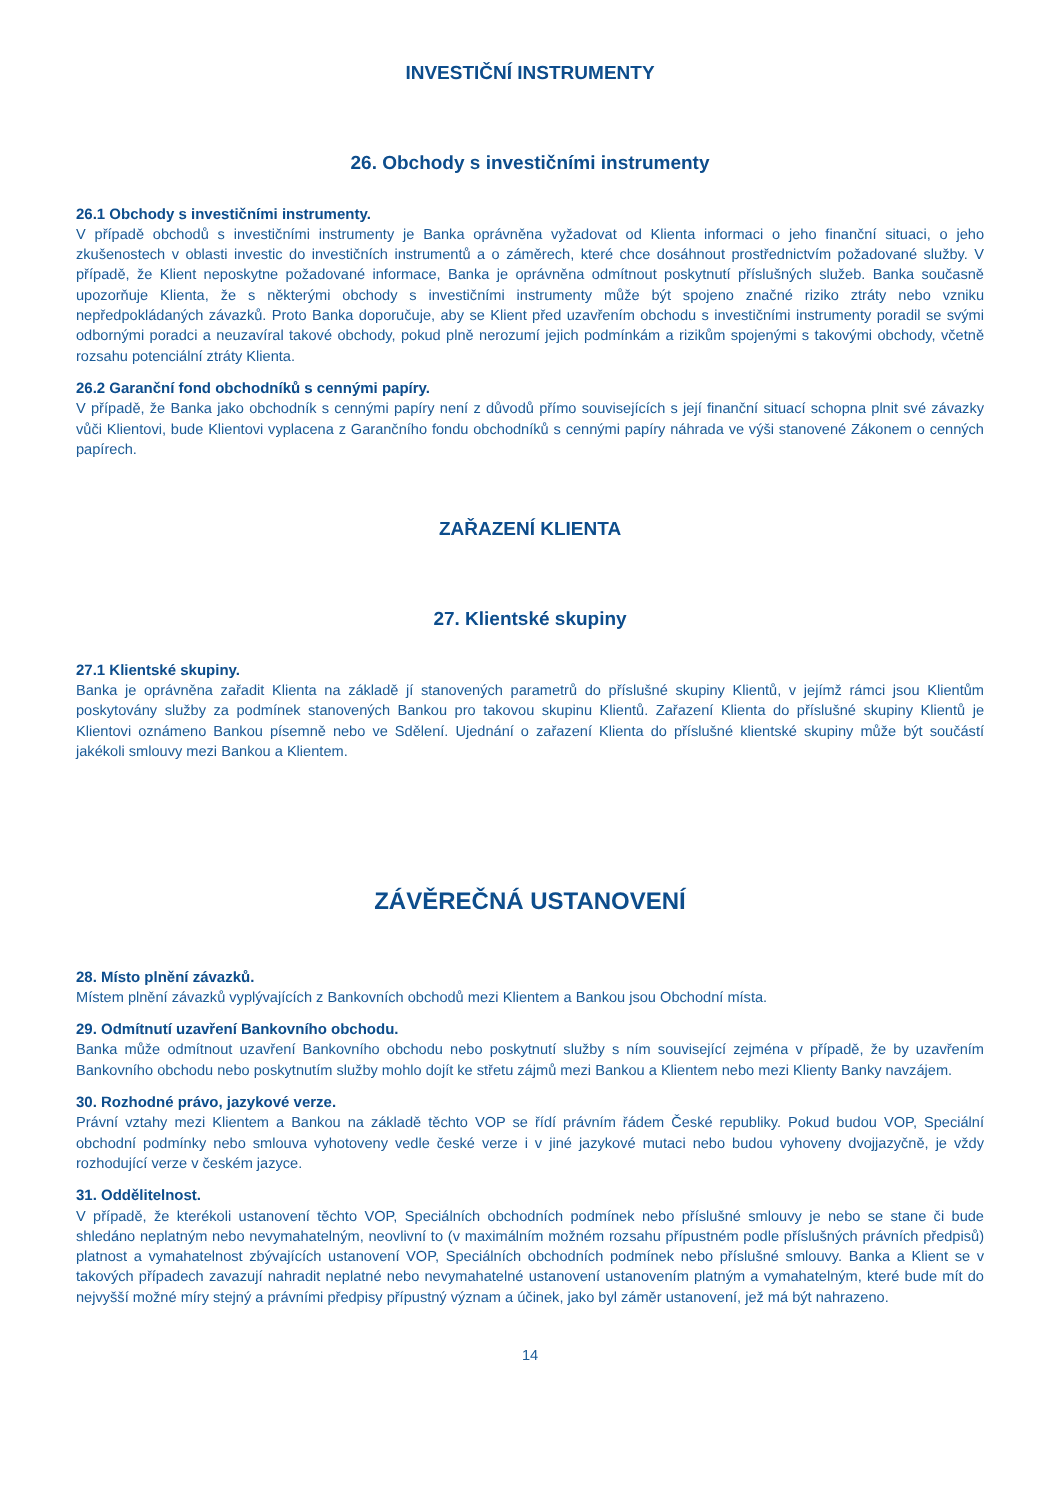INVESTIČNÍ INSTRUMENTY
26. Obchody s investičními instrumenty
26.1 Obchody s investičními instrumenty.
V případě obchodů s investičními instrumenty je Banka oprávněna vyžadovat od Klienta informaci o jeho finanční situaci, o jeho zkušenostech v oblasti investic do investičních instrumentů a o záměrech, které chce dosáhnout prostřednictvím požadované služby. V případě, že Klient neposkytne požadované informace, Banka je oprávněna odmítnout poskytnutí příslušných služeb. Banka současně upozorňuje Klienta, že s některými obchody s investičními instrumenty může být spojeno značné riziko ztráty nebo vzniku nepředpokládaných závazků. Proto Banka doporučuje, aby se Klient před uzavřením obchodu s investičními instrumenty poradil se svými odbornými poradci a neuzavíral takové obchody, pokud plně nerozumí jejich podmínkám a rizikům spojenými s takovými obchody, včetně rozsahu potenciální ztráty Klienta.
26.2 Garanční fond obchodníků s cennými papíry.
V případě, že Banka jako obchodník s cennými papíry není z důvodů přímo souvisejících s její finanční situací schopna plnit své závazky vůči Klientovi, bude Klientovi vyplacena z Garančního fondu obchodníků s cennými papíry náhrada ve výši stanovené Zákonem o cenných papírech.
ZAŘAZENÍ KLIENTA
27. Klientské skupiny
27.1 Klientské skupiny.
Banka je oprávněna zařadit Klienta na základě jí stanovených parametrů do příslušné skupiny Klientů, v jejímž rámci jsou Klientům poskytovány služby za podmínek stanovených Bankou pro takovou skupinu Klientů. Zařazení Klienta do příslušné skupiny Klientů je Klientovi oznámeno Bankou písemně nebo ve Sdělení. Ujednání o zařazení Klienta do příslušné klientské skupiny může být součástí jakékoli smlouvy mezi Bankou a Klientem.
ZÁVĚREČNÁ USTANOVENÍ
28. Místo plnění závazků.
Místem plnění závazků vyplývajících z Bankovních obchodů mezi Klientem a Bankou jsou Obchodní místa.
29. Odmítnutí uzavření Bankovního obchodu.
Banka může odmítnout uzavření Bankovního obchodu nebo poskytnutí služby s ním související zejména v případě, že by uzavřením Bankovního obchodu nebo poskytnutím služby mohlo dojít ke střetu zájmů mezi Bankou a Klientem nebo mezi Klienty Banky navzájem.
30. Rozhodné právo, jazykové verze.
Právní vztahy mezi Klientem a Bankou na základě těchto VOP se řídí právním řádem České republiky. Pokud budou VOP, Speciální obchodní podmínky nebo smlouva vyhotoveny vedle české verze i v jiné jazykové mutaci nebo budou vyhoveny dvojjazyčně, je vždy rozhodující verze v českém jazyce.
31. Oddělitelnost.
V případě, že kterékoli ustanovení těchto VOP, Speciálních obchodních podmínek nebo příslušné smlouvy je nebo se stane či bude shledáno neplatným nebo nevymahatelným, neovlivní to (v maximálním možném rozsahu přípustném podle příslušných právních předpisů) platnost a vymahatelnost zbývajících ustanovení VOP, Speciálních obchodních podmínek nebo příslušné smlouvy. Banka a Klient se v takových případech zavazují nahradit neplatné nebo nevymahatelné ustanovení ustanovením platným a vymahatelným, které bude mít do nejvyšší možné míry stejný a právními předpisy přípustný význam a účinek, jako byl záměr ustanovení, jež má být nahrazeno.
14